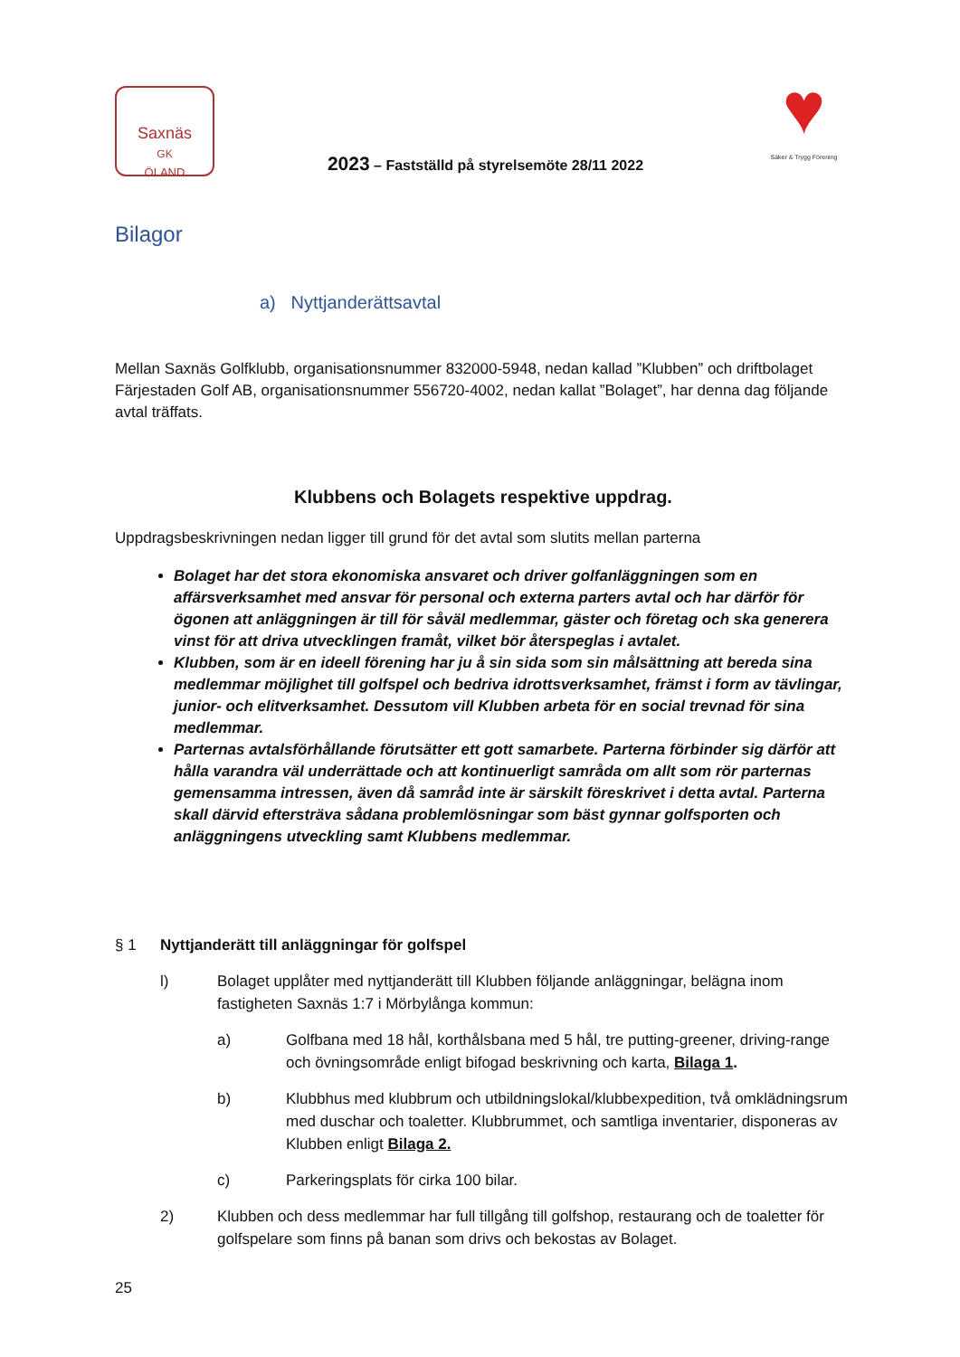Saxnäs
GK
ÖLAND
2023 – Fastställd på styrelsemöte 28/11 2022
♥
Säker & Trygg Förening
Bilagor
a) Nyttjanderättsavtal
Mellan Saxnäs Golfklubb, organisationsnummer 832000-5948, nedan kallad ”Klubben” och driftbolaget Färjestaden Golf AB, organisationsnummer 556720-4002, nedan kallat ”Bolaget”, har denna dag följande avtal träffats.
Klubbens och Bolagets respektive uppdrag.
Uppdragsbeskrivningen nedan ligger till grund för det avtal som slutits mellan parterna
Bolaget har det stora ekonomiska ansvaret och driver golfanläggningen som en affärsverksamhet med ansvar för personal och externa parters avtal och har därför för ögonen att anläggningen är till för såväl medlemmar, gäster och företag och ska generera vinst för att driva utvecklingen framåt, vilket bör återspeglas i avtalet.
Klubben, som är en ideell förening har ju å sin sida som sin målsättning att bereda sina medlemmar möjlighet till golfspel och bedriva idrottsverksamhet, främst i form av tävlingar, junior- och elitverksamhet. Dessutom vill Klubben arbeta för en social trevnad för sina medlemmar.
Parternas avtalsförhållande förutsätter ett gott samarbete. Parterna förbinder sig därför att hålla varandra väl underrättade och att kontinuerligt samråda om allt som rör parternas gemensamma intressen, även då samråd inte är särskilt föreskrivet i detta avtal. Parterna skall därvid eftersträva sådana problemlösningar som bäst gynnar golfsporten och anläggningens utveckling samt Klubbens medlemmar.
§ 1 Nyttjanderätt till anläggningar för golfspel
l) Bolaget upplåter med nyttjanderätt till Klubben följande anläggningar, belägna inom fastigheten Saxnäs 1:7 i Mörbylånga kommun:
a) Golfbana med 18 hål, korthålsbana med 5 hål, tre putting-greener, driving-range och övningsområde enligt bifogad beskrivning och karta, Bilaga 1.
b) Klubbhus med klubbrum och utbildningslokal/klubbexpedition, två omklädningsrum med duschar och toaletter. Klubbrummet, och samtliga inventarier, disponeras av Klubben enligt Bilaga 2.
c) Parkeringsplats för cirka 100 bilar.
2) Klubben och dess medlemmar har full tillgång till golfshop, restaurang och de toaletter för golfspelare som finns på banan som drivs och bekostas av Bolaget.
25